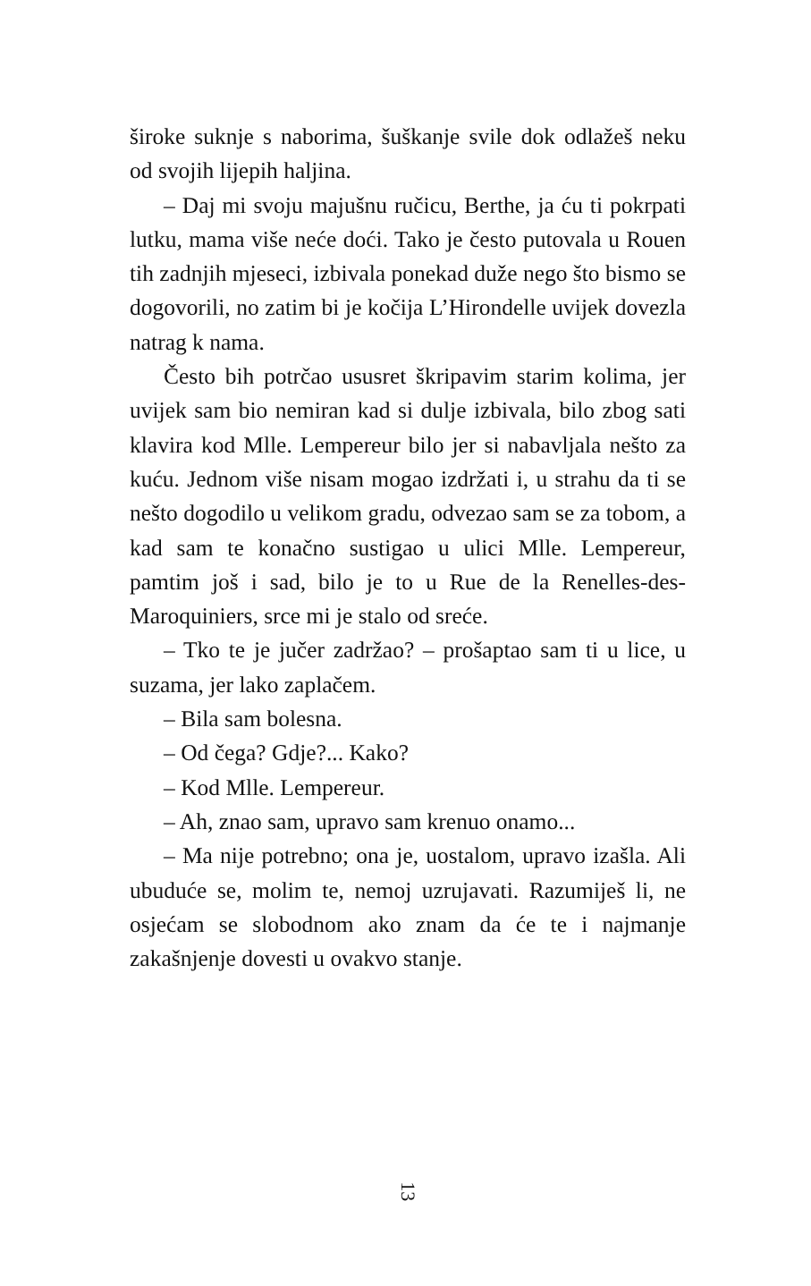široke suknje s naborima, šuškanje svile dok odlažeš neku od svojih lijepih haljina.
– Daj mi svoju majušnu ručicu, Berthe, ja ću ti pokrpati lutku, mama više neće doći. Tako je često putovala u Rouen tih zadnjih mjeseci, izbivala ponekad duže nego što bismo se dogovorili, no zatim bi je kočija L’Hirondelle uvijek dovezla natrag k nama.
Često bih potrčao ususret škripavim starim kolima, jer uvijek sam bio nemiran kad si dulje izbivala, bilo zbog sati klavira kod Mlle. Lempereur bilo jer si nabavljala nešto za kuću. Jednom više nisam mogao izdržati i, u strahu da ti se nešto dogodilo u velikom gradu, odvezao sam se za tobom, a kad sam te konačno sustigao u ulici Mlle. Lempereur, pamtim još i sad, bilo je to u Rue de la Renelles-des-Maroquiniers, srce mi je stalo od sreće.
– Tko te je jučer zadržao? – prošaptao sam ti u lice, u suzama, jer lako zaplačem.
– Bila sam bolesna.
– Od čega? Gdje?... Kako?
– Kod Mlle. Lempereur.
– Ah, znao sam, upravo sam krenuo onamo...
– Ma nije potrebno; ona je, uostalom, upravo izašla. Ali ubuduće se, molim te, nemoj uzrujavati. Razumiješ li, ne osjećam se slobodnom ako znam da će te i najmanje zakašnjenje dovesti u ovakvo stanje.
13